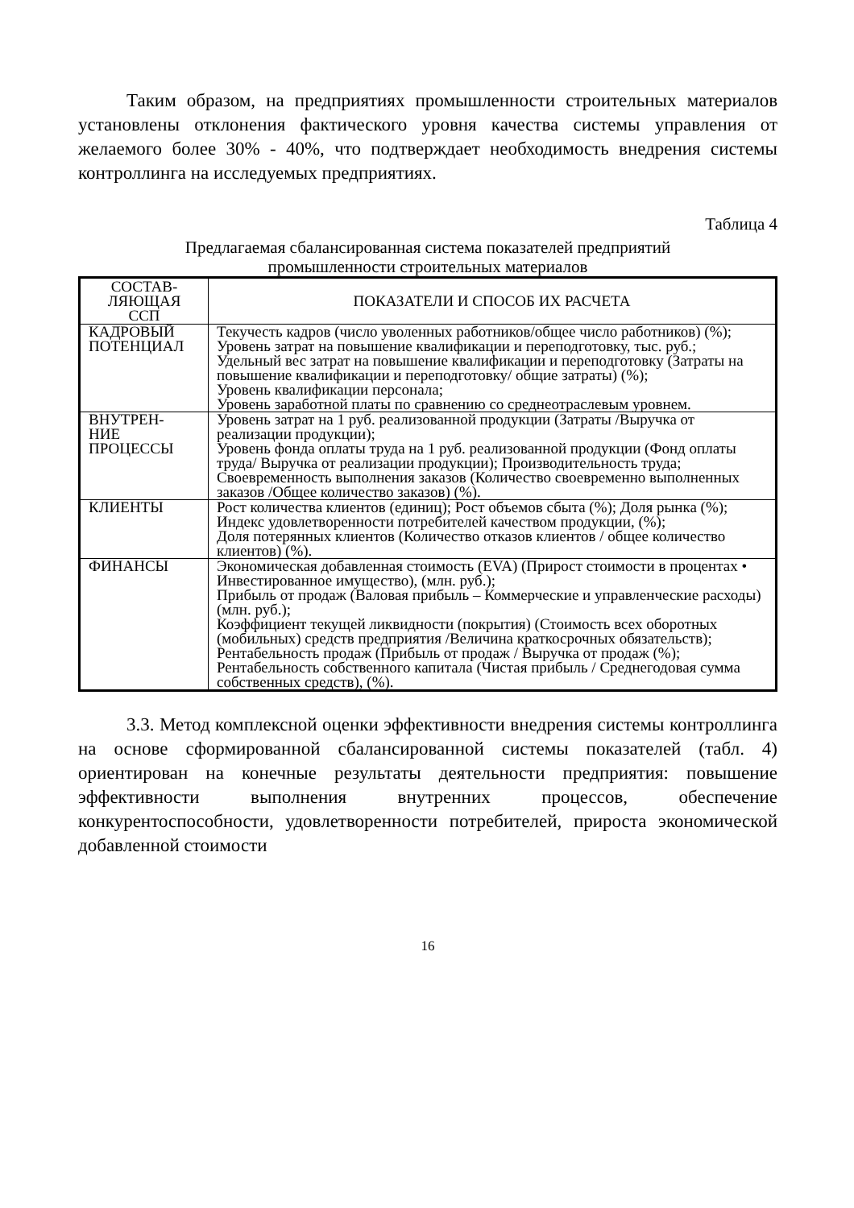Таким образом, на предприятиях промышленности строительных материалов установлены отклонения фактического уровня качества системы управления от желаемого более 30% - 40%, что подтверждает необходимость внедрения системы контроллинга на исследуемых предприятиях.
Таблица 4
Предлагаемая сбалансированная система показателей предприятий
промышленности строительных материалов
| СОСТАВ- ЛЯЮЩАЯ ССП | ПОКАЗАТЕЛИ И СПОСОБ ИХ РАСЧЕТА |
| --- | --- |
| КАДРОВЫЙ ПОТЕНЦИАЛ | Текучесть кадров (число уволенных работников/общее число работников) (%); Уровень затрат на повышение квалификации и переподготовку, тыс. руб.; Удельный вес затрат на повышение квалификации и переподготовку (Затраты на повышение квалификации и переподготовку/ общие затраты) (%); Уровень квалификации персонала; Уровень заработной платы по сравнению со среднеотраслевым уровнем. |
| ВНУТРЕН- НИЕ ПРОЦЕССЫ | Уровень затрат на 1 руб. реализованной продукции (Затраты /Выручка от реализации продукции); Уровень фонда оплаты труда на 1 руб. реализованной продукции (Фонд оплаты труда/ Выручка от реализации продукции); Производительность труда; Своевременность выполнения заказов (Количество своевременно выполненных заказов /Общее количество заказов) (%). |
| КЛИЕНТЫ | Рост количества клиентов (единиц); Рост объемов сбыта (%); Доля рынка (%); Индекс удовлетворенности потребителей качеством продукции, (%); Доля потерянных клиентов (Количество отказов клиентов / общее количество клиентов) (%). |
| ФИНАНСЫ | Экономическая добавленная стоимость (EVA) (Прирост стоимости в процентах • Инвестированное имущество), (млн. руб.); Прибыль от продаж (Валовая прибыль – Коммерческие и управленческие расходы) (млн. руб.); Коэффициент текущей ликвидности (покрытия) (Стоимость всех оборотных (мобильных) средств предприятия /Величина краткосрочных обязательств); Рентабельность продаж (Прибыль от продаж / Выручка от продаж (%); Рентабельность собственного капитала (Чистая прибыль / Среднегодовая сумма собственных средств), (%). |
3.3. Метод комплексной оценки эффективности внедрения системы контроллинга на основе сформированной сбалансированной системы показателей (табл. 4) ориентирован на конечные результаты деятельности предприятия: повышение эффективности выполнения внутренних процессов, обеспечение конкурентоспособности, удовлетворенности потребителей, прироста экономической добавленной стоимости
16